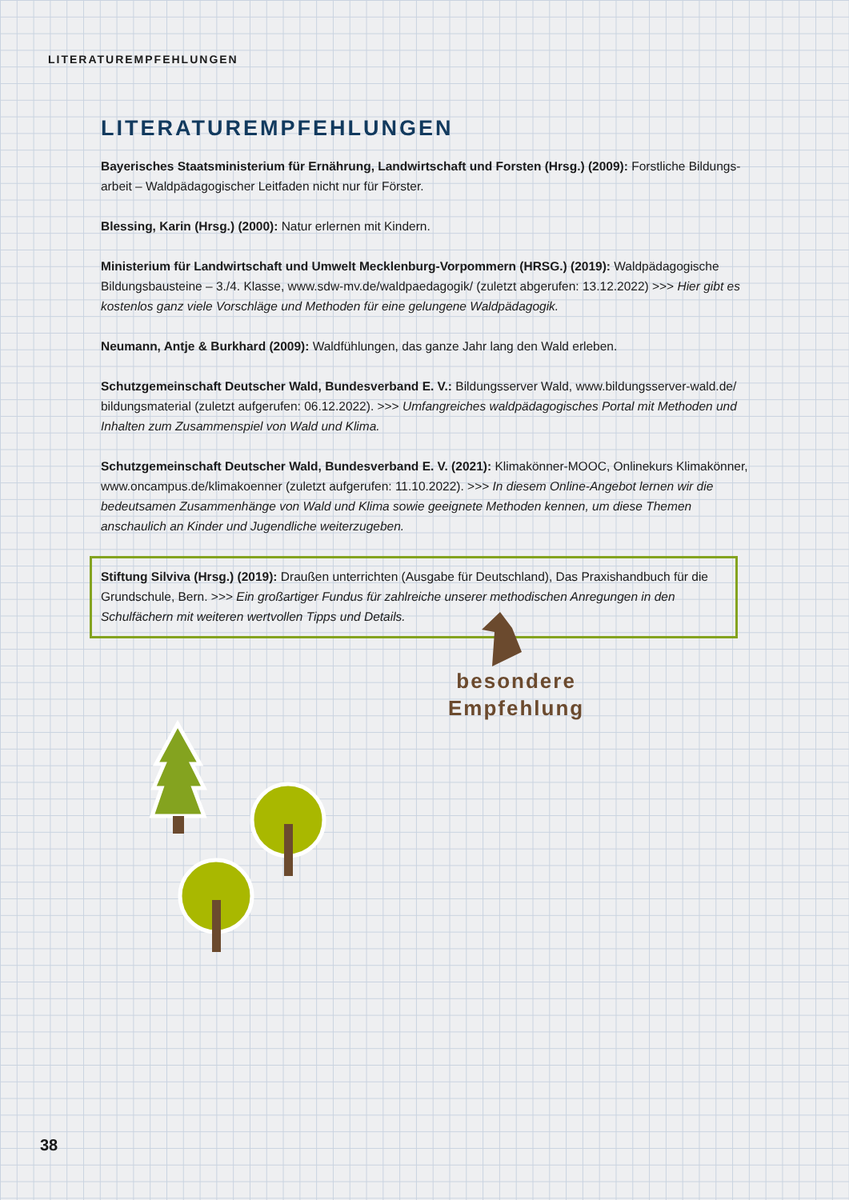LITERATUREMPFEHLUNGEN
LITERATUREMPFEHLUNGEN
Bayerisches Staatsministerium für Ernährung, Landwirtschaft und Forsten (Hrsg.) (2009): Forstliche Bildungs­arbeit – Waldpädagogischer Leitfaden nicht nur für Förster.
Blessing, Karin (Hrsg.) (2000): Natur erlernen mit Kindern.
Ministerium für Landwirtschaft und Umwelt Mecklenburg-Vorpommern (HRSG.) (2019): Waldpädagogische Bildungsbausteine – 3./4. Klasse, www.sdw-mv.de/waldpaedagogik/ (zuletzt abgerufen: 13.12.2022) >>> Hier gibt es kostenlos ganz viele Vorschläge und Methoden für eine gelungene Waldpädagogik.
Neumann, Antje & Burkhard (2009): Waldfühlungen, das ganze Jahr lang den Wald erleben.
Schutzgemeinschaft Deutscher Wald, Bundesverband E. V.: Bildungsserver Wald, www.bildungsserver-wald.de/ bildungsmaterial (zuletzt aufgerufen: 06.12.2022). >>> Umfangreiches waldpädagogisches Portal mit Methoden und Inhalten zum Zusammenspiel von Wald und Klima.
Schutzgemeinschaft Deutscher Wald, Bundesverband E. V. (2021): Klimakönner-MOOC, Onlinekurs Klimakönner, www.oncampus.de/klimakoenner (zuletzt aufgerufen: 11.10.2022). >>> In diesem Online-Angebot lernen wir die bedeutsamen Zusammenhänge von Wald und Klima sowie geeignete Methoden kennen, um diese Themen anschaulich an Kinder und Jugendliche weiterzugeben.
Stiftung Silviva (Hrsg.) (2019): Draußen unterrichten (Ausgabe für Deutschland), Das Praxishandbuch für die Grundschule, Bern. >>> Ein großartiger Fundus für zahlreiche unserer methodischen Anregungen in den Schulfächern mit weiteren wertvollen Tipps und Details.
besondere
Empfehlung
38